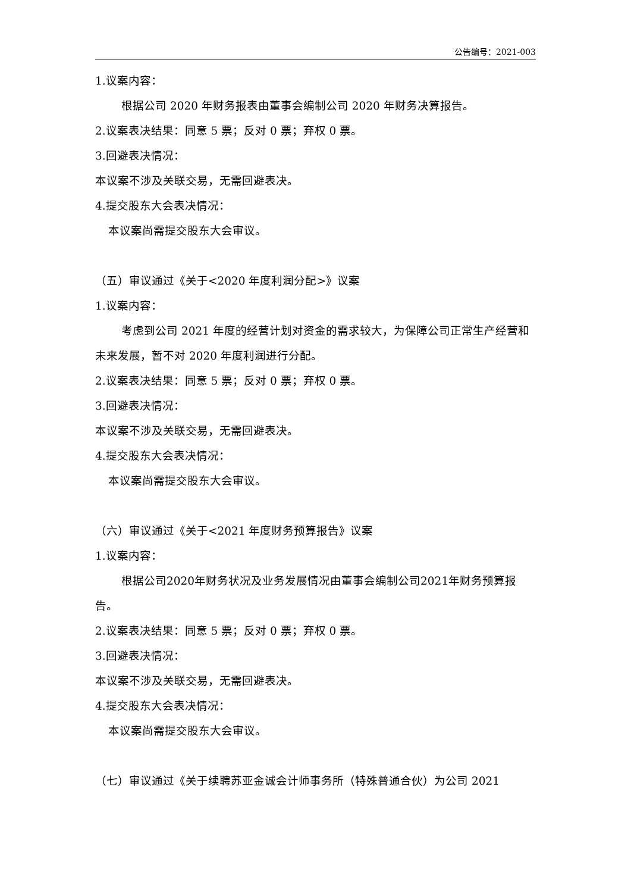公告编号：2021-003
1.议案内容：
根据公司 2020 年财务报表由董事会编制公司 2020 年财务决算报告。
2.议案表决结果：同意 5 票；反对 0 票；弃权 0 票。
3.回避表决情况：
本议案不涉及关联交易，无需回避表决。
4.提交股东大会表决情况：
本议案尚需提交股东大会审议。
（五）审议通过《关于<2020 年度利润分配>》议案
1.议案内容：
考虑到公司 2021 年度的经营计划对资金的需求较大，为保障公司正常生产经营和未来发展，暂不对 2020 年度利润进行分配。
2.议案表决结果：同意 5 票；反对 0 票；弃权 0 票。
3.回避表决情况：
本议案不涉及关联交易，无需回避表决。
4.提交股东大会表决情况：
本议案尚需提交股东大会审议。
（六）审议通过《关于<2021 年度财务预算报告》议案
1.议案内容：
根据公司2020年财务状况及业务发展情况由董事会编制公司2021年财务预算报告。
2.议案表决结果：同意 5 票；反对 0 票；弃权 0 票。
3.回避表决情况：
本议案不涉及关联交易，无需回避表决。
4.提交股东大会表决情况：
本议案尚需提交股东大会审议。
（七）审议通过《关于续聘苏亚金诚会计师事务所（特殊普通合伙）为公司 2021